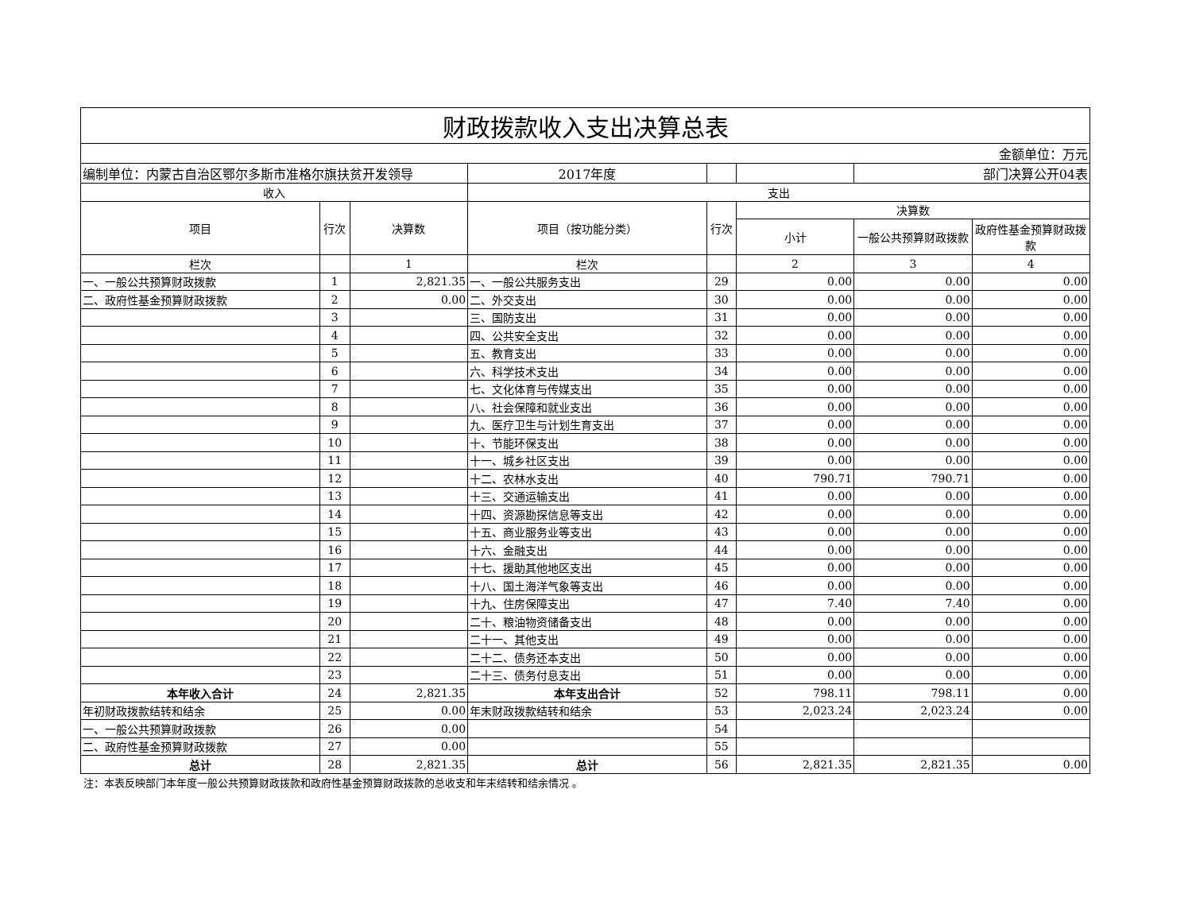| 财政拨款收入支出决算总表 | | | | | | | |
| 金额单位：万元 | | | | | | | |
| 编制单位：内蒙古自治区鄂尔多斯市准格尔旗扶贫开发领导 | | | 2017年度 | | | 部门决算公开04表 | |
| 收入 | | | 支出 | | | | |
| 项目 | 行次 | 决算数 | 项目（按功能分类） | 行次 | 决算数 | | |
| | | | | | 小计 | 一般公共预算财政拨款 | 政府性基金预算财政拨款 |
| 栏次 | | 1 | 栏次 | | 2 | 3 | 4 |
| 一、一般公共预算财政拨款 | 1 | 2,821.35 | 一、一般公共服务支出 | 29 | 0.00 | 0.00 | 0.00 |
| 二、政府性基金预算财政拨款 | 2 | 0.00 | 二、外交支出 | 30 | 0.00 | 0.00 | 0.00 |
| | 3 | | 三、国防支出 | 31 | 0.00 | 0.00 | 0.00 |
| | 4 | | 四、公共安全支出 | 32 | 0.00 | 0.00 | 0.00 |
| | 5 | | 五、教育支出 | 33 | 0.00 | 0.00 | 0.00 |
| | 6 | | 六、科学技术支出 | 34 | 0.00 | 0.00 | 0.00 |
| | 7 | | 七、文化体育与传媒支出 | 35 | 0.00 | 0.00 | 0.00 |
| | 8 | | 八、社会保障和就业支出 | 36 | 0.00 | 0.00 | 0.00 |
| | 9 | | 九、医疗卫生与计划生育支出 | 37 | 0.00 | 0.00 | 0.00 |
| | 10 | | 十、节能环保支出 | 38 | 0.00 | 0.00 | 0.00 |
| | 11 | | 十一、城乡社区支出 | 39 | 0.00 | 0.00 | 0.00 |
| | 12 | | 十二、农林水支出 | 40 | 790.71 | 790.71 | 0.00 |
| | 13 | | 十三、交通运输支出 | 41 | 0.00 | 0.00 | 0.00 |
| | 14 | | 十四、资源勘探信息等支出 | 42 | 0.00 | 0.00 | 0.00 |
| | 15 | | 十五、商业服务业等支出 | 43 | 0.00 | 0.00 | 0.00 |
| | 16 | | 十六、金融支出 | 44 | 0.00 | 0.00 | 0.00 |
| | 17 | | 十七、援助其他地区支出 | 45 | 0.00 | 0.00 | 0.00 |
| | 18 | | 十八、国土海洋气象等支出 | 46 | 0.00 | 0.00 | 0.00 |
| | 19 | | 十九、住房保障支出 | 47 | 7.40 | 7.40 | 0.00 |
| | 20 | | 二十、粮油物资储备支出 | 48 | 0.00 | 0.00 | 0.00 |
| | 21 | | 二十一、其他支出 | 49 | 0.00 | 0.00 | 0.00 |
| | 22 | | 二十二、债务还本支出 | 50 | 0.00 | 0.00 | 0.00 |
| | 23 | | 二十三、债务付息支出 | 51 | 0.00 | 0.00 | 0.00 |
| 本年收入合计 | 24 | 2,821.35 | 本年支出合计 | 52 | 798.11 | 798.11 | 0.00 |
| 年初财政拨款结转和结余 | 25 | 0.00 | 年末财政拨款结转和结余 | 53 | 2,023.24 | 2,023.24 | 0.00 |
| 一、一般公共预算财政拨款 | 26 | 0.00 | | 54 | | | |
| 二、政府性基金预算财政拨款 | 27 | 0.00 | | 55 | | | |
| 总计 | 28 | 2,821.35 | 总计 | 56 | 2,821.35 | 2,821.35 | 0.00 |
注：本表反映部门本年度一般公共预算财政拨款和政府性基金预算财政拨款的总收支和年末结转和结余情况 。